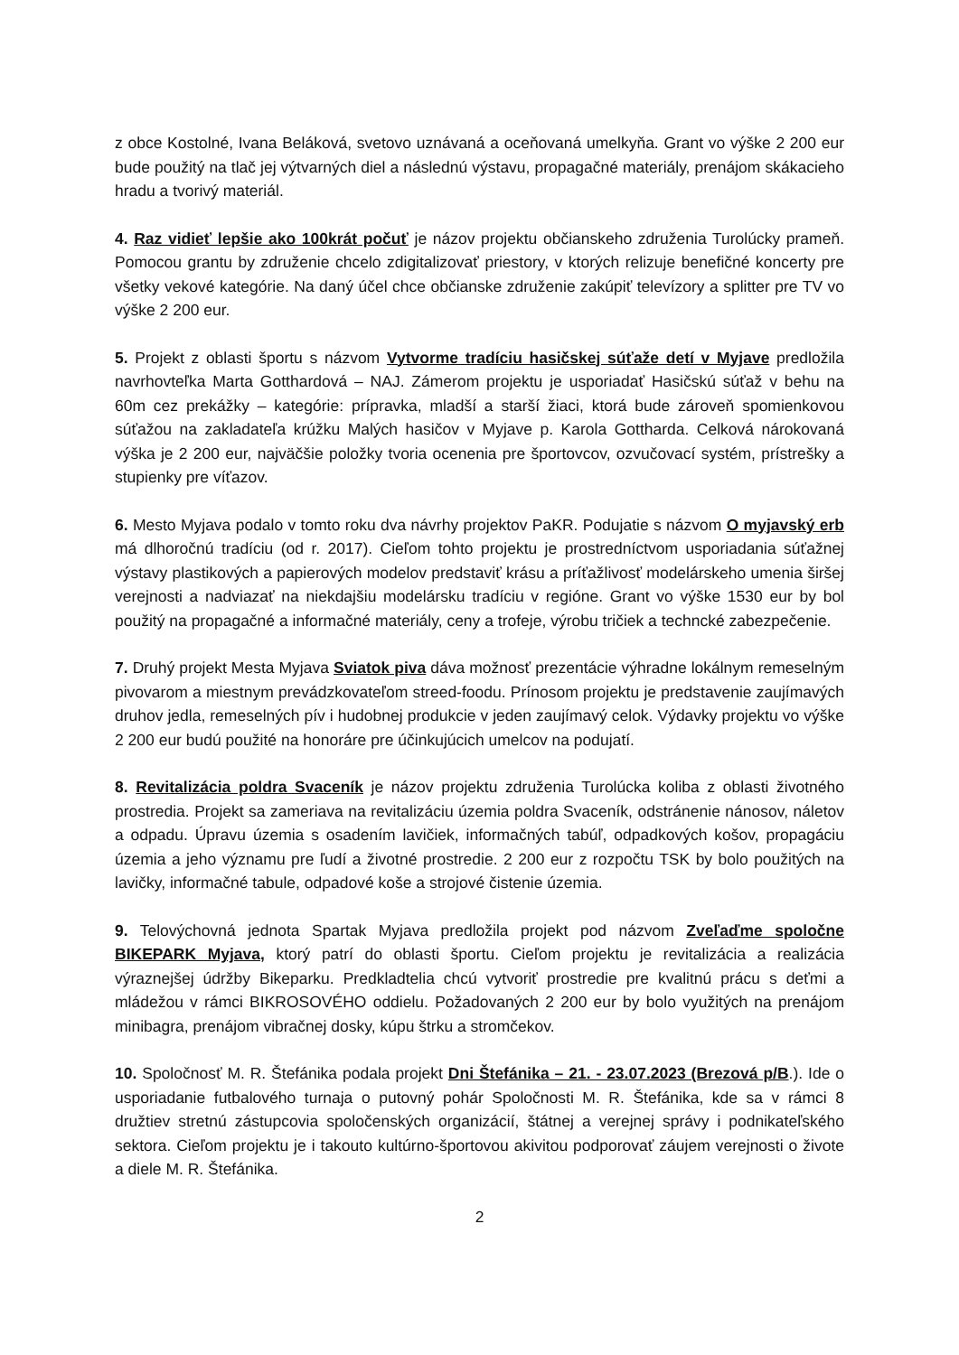z obce Kostolné, Ivana Beláková, svetovo uznávaná a oceňovaná umelkyňa. Grant vo výške 2 200 eur bude použitý na tlač jej výtvarných diel a následnú výstavu, propagačné materiály, prenájom skákacieho hradu a tvorivý materiál.
4. Raz vidieť lepšie ako 100krát počuť je názov projektu občianskeho združenia Turolúcky prameň. Pomocou grantu by združenie chcelo zdigitalizovať priestory, v ktorých relizuje benefičné koncerty pre všetky vekové kategórie. Na daný účel chce občianske združenie zakúpiť televízory a splitter pre TV vo výške 2 200 eur.
5. Projekt z oblasti športu s názvom Vytvorme tradíciu hasičskej súťaže detí v Myjave predložila navrhovteľka Marta Gotthardová – NAJ. Zámerom projektu je usporiadať Hasičskú súťaž v behu na 60m cez prekážky – kategórie: prípravka, mladší a starší žiaci, ktorá bude zároveň spomienkovou súťažou na zakladateľa krúžku Malých hasičov v Myjave p. Karola Gottharda. Celková nárokovaná výška je 2 200 eur, najväčšie položky tvoria ocenenia pre športovcov, ozvučovací systém, prístrešky a stupienky pre víťazov.
6. Mesto Myjava podalo v tomto roku dva návrhy projektov PaKR. Podujatie s názvom O myjavský erb má dlhoročnú tradíciu (od r. 2017). Cieľom tohto projektu je prostredníctvom usporiadania súťažnej výstavy plastikových a papierových modelov predstaviť krásu a príťažlivosť modelárskeho umenia širšej verejnosti a nadviazať na niekdajšiu modelársku tradíciu v regióne. Grant vo výške 1530 eur by bol použitý na propagačné a informačné materiály, ceny a trofeje, výrobu tričiek a techncké zabezpečenie.
7. Druhý projekt Mesta Myjava Sviatok piva dáva možnosť prezentácie výhradne lokálnym remeselným pivovarom a miestnym prevádzkovateľom streed-foodu. Prínosom projektu je predstavenie zaujímavých druhov jedla, remeselných pív i hudobnej produkcie v jeden zaujímavý celok. Výdavky projektu vo výške 2 200 eur budú použité na honoráre pre účinkujúcich umelcov na podujatí.
8. Revitalizácia poldra Svaceník je názov projektu združenia Turolúcka koliba z oblasti životného prostredia. Projekt sa zameriava na revitalizáciu územia poldra Svaceník, odstránenie nánosov, náletov a odpadu. Úpravu územia s osadením lavičiek, informačných tabúľ, odpadkových košov, propagáciu územia a jeho významu pre ľudí a životné prostredie. 2 200 eur z rozpočtu TSK by bolo použitých na lavičky, informačné tabule, odpadové koše a strojové čistenie územia.
9. Telovýchovná jednota Spartak Myjava predložila projekt pod názvom Zveľaďme spoločne BIKEPARK Myjava, ktorý patrí do oblasti športu. Cieľom projektu je revitalizácia a realizácia výraznejšej údržby Bikeparku. Predkladtelia chcú vytvoriť prostredie pre kvalitnú prácu s deťmi a mládežou v rámci BIKROSOVÉHO oddielu. Požadovaných 2 200 eur by bolo využitých na prenájom minibagra, prenájom vibračnej dosky, kúpu štrku a stromčekov.
10. Spoločnosť M. R. Štefánika podala projekt Dni Štefánika – 21. - 23.07.2023 (Brezová p/B.). Ide o usporiadanie futbalového turnaja o putovný pohár Spoločnosti M. R. Štefánika, kde sa v rámci 8 družtiev stretnú zástupcovia spoločenských organizácií, štátnej a verejnej správy i podnikateľského sektora. Cieľom projektu je i takouto kultúrno-športovou akivitou podporovať záujem verejnosti o živote a diele M. R. Štefánika.
2